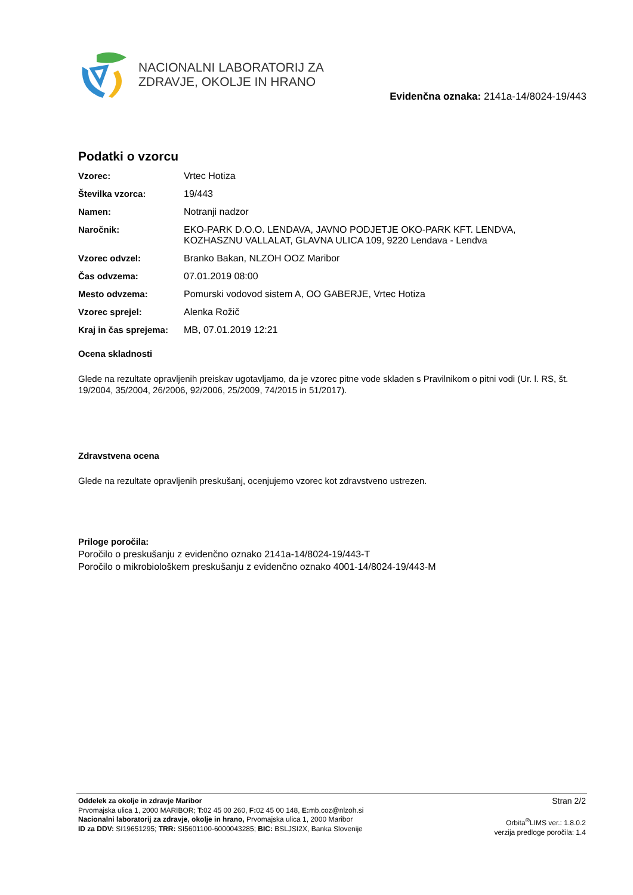NACIONALNI LABORATORIJ ZA
ZDRAVJE, OKOLJE IN HRANO
Evidenčna oznaka: 2141a-14/8024-19/443
Podatki o vzorcu
| Vzorec: | Vrtec Hotiza |
| Številka vzorca: | 19/443 |
| Namen: | Notranji nadzor |
| Naročnik: | EKO-PARK D.O.O. LENDAVA, JAVNO PODJETJE OKO-PARK KFT. LENDVA, KOZHASZNU VALLALAT, GLAVNA ULICA 109, 9220 Lendava - Lendva |
| Vzorec odvzel: | Branko Bakan, NLZOH OOZ Maribor |
| Čas odvzema: | 07.01.2019 08:00 |
| Mesto odvzema: | Pomurski vodovod sistem A, OO GABERJE, Vrtec Hotiza |
| Vzorec sprejel: | Alenka Rožič |
| Kraj in čas sprejema: | MB, 07.01.2019 12:21 |
Ocena skladnosti
Glede na rezultate opravljenih preiskav ugotavljamo, da je vzorec pitne vode skladen s Pravilnikom o pitni vodi (Ur. l. RS, št. 19/2004, 35/2004, 26/2006, 92/2006, 25/2009, 74/2015 in 51/2017).
Zdravstvena ocena
Glede na rezultate opravljenih preskušanj, ocenjujemo vzorec kot zdravstveno ustrezen.
Priloge poročila:
Poročilo o preskušanju z evidenčno oznako 2141a-14/8024-19/443-T
Poročilo o mikrobiološkem preskušanju z evidenčno oznako 4001-14/8024-19/443-M
Oddelek za okolje in zdravje Maribor
Prvomajska ulica 1, 2000 MARIBOR; T: 02 45 00 260, F: 02 45 00 148, E: mb.coz@nlzoh.si
Nacionalni laboratorij za zdravje, okolje in hrano, Prvomajska ulica 1, 2000 Maribor
ID za DDV: SI19651295; TRR: SI5601100-6000043285; BIC: BSLJSI2X, Banka Slovenije
Stran 2/2
Orbita<sup>®</sup>LIMS ver.: 1.8.0.2
verzija predloge poročila: 1.4